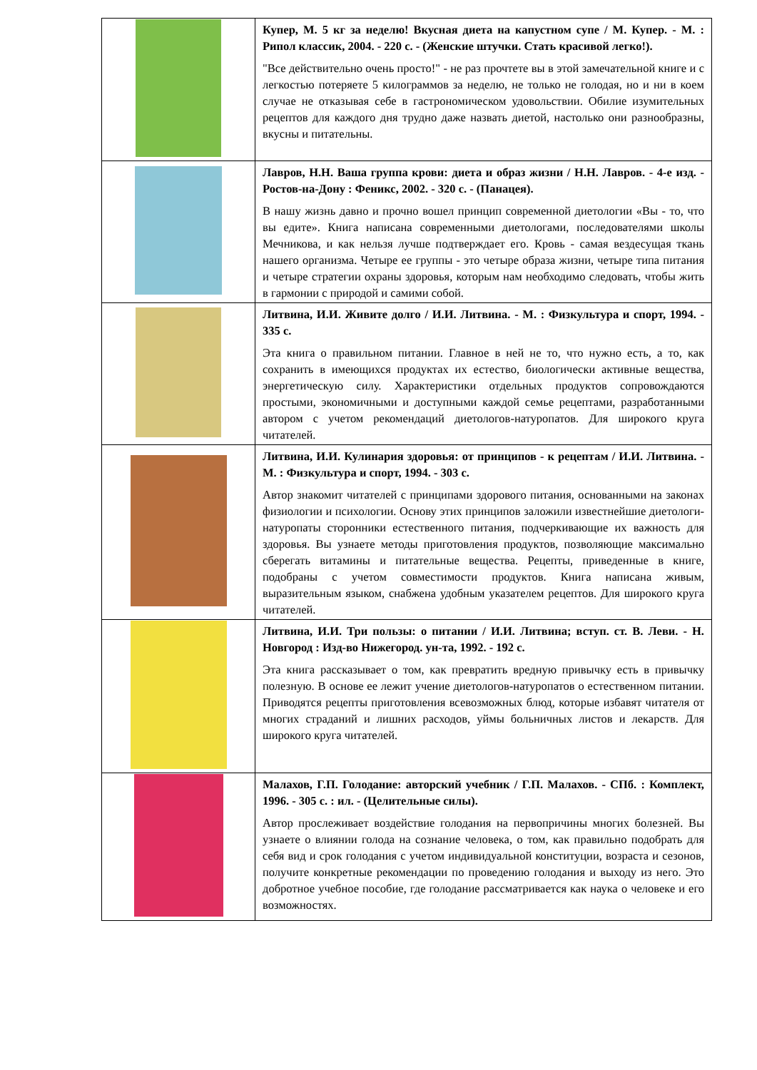| | Купер, М. 5 кг за неделю! Вкусная диета на капустном супе / М. Купер. - М. : Рипол классик, 2004. - 220 с. - (Женские штучки. Стать красивой легко!). "Все действительно очень просто!" - не раз прочтете вы в этой замечательной книге и с легкостью потеряете 5 килограммов за неделю, не только не голодая, но и ни в коем случае не отказывая себе в гастрономическом удовольствии. Обилие изумительных рецептов для каждого дня трудно даже назвать диетой, настолько они разнообразны, вкусны и питательны. |
| | Лавров, Н.Н. Ваша группа крови: диета и образ жизни / Н.Н. Лавров. - 4-е изд. - Ростов-на-Дону : Феникс, 2002. - 320 с. - (Панацея). В нашу жизнь давно и прочно вошел принцип современной диетологии «Вы - то, что вы едите». Книга написана современными диетологами, последователями школы Мечникова, и как нельзя лучше подтверждает его. Кровь - самая вездесущая ткань нашего организма. Четыре ее группы - это четыре образа жизни, четыре типа питания и четыре стратегии охраны здоровья, которым нам необходимо следовать, чтобы жить в гармонии с природой и самими собой. |
| | Литвина, И.И. Живите долго / И.И. Литвина. - М. : Физкультура и спорт, 1994. - 335 с. Эта книга о правильном питании. Главное в ней не то, что нужно есть, а то, как сохранить в имеющихся продуктах их естество, биологически активные вещества, энергетическую силу. Характеристики отдельных продуктов сопровождаются простыми, экономичными и доступными каждой семье рецептами, разработанными автором с учетом рекомендаций диетологов-натуропатов. Для широкого круга читателей. |
| | Литвина, И.И. Кулинария здоровья: от принципов - к рецептам / И.И. Литвина. - М. : Физкультура и спорт, 1994. - 303 с. Автор знакомит читателей с принципами здорового питания, основанными на законах физиологии и психологии. Основу этих принципов заложили известнейшие диетологи-натуропаты сторонники естественного питания, подчеркивающие их важность для здоровья. Вы узнаете методы приготовления продуктов, позволяющие максимально сберегать витамины и питательные вещества. Рецепты, приведенные в книге, подобраны с учетом совместимости продуктов. Книга написана живым, выразительным языком, снабжена удобным указателем рецептов. Для широкого круга читателей. |
| | Литвина, И.И. Три пользы: о питании / И.И. Литвина; вступ. ст. В. Леви. - Н. Новгород : Изд-во Нижегород. ун-та, 1992. - 192 с. Эта книга рассказывает о том, как превратить вредную привычку есть в привычку полезную. В основе ее лежит учение диетологов-натуропатов о естественном питании. Приводятся рецепты приготовления всевозможных блюд, которые избавят читателя от многих страданий и лишних расходов, уймы больничных листов и лекарств. Для широкого круга читателей. |
| | Малахов, Г.П. Голодание: авторский учебник / Г.П. Малахов. - СПб. : Комплект, 1996. - 305 с. : ил. - (Целительные силы). Автор прослеживает воздействие голодания на первопричины многих болезней. Вы узнаете о влиянии голода на сознание человека, о том, как правильно подобрать для себя вид и срок голодания с учетом индивидуальной конституции, возраста и сезонов, получите конкретные рекомендации по проведению голодания и выходу из него. Это добротное учебное пособие, где голодание рассматривается как наука о человеке и его возможностях. |